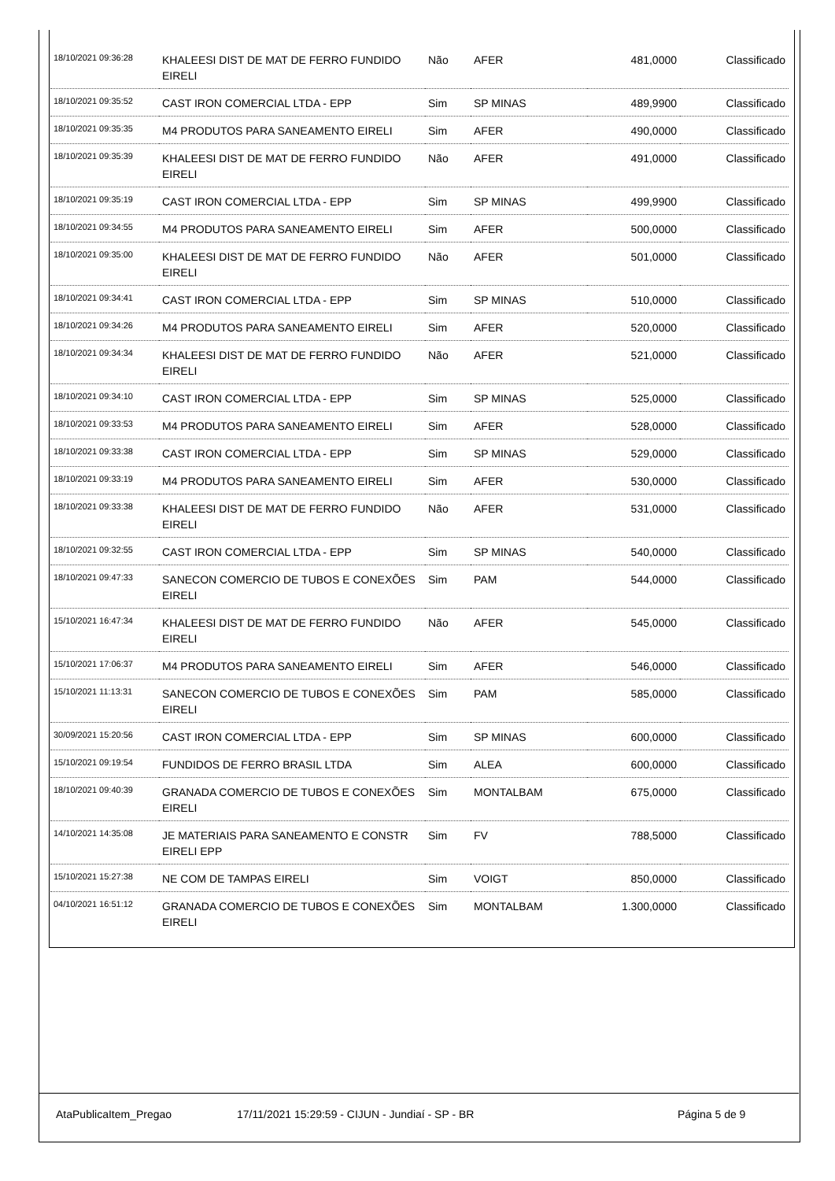| 18/10/2021 09:36:28 | KHALEESI DIST DE MAT DE FERRO FUNDIDO EIRELI | Não | AFER | 481,0000 | Classificado |
| 18/10/2021 09:35:52 | CAST IRON COMERCIAL LTDA - EPP | Sim | SP MINAS | 489,9900 | Classificado |
| 18/10/2021 09:35:35 | M4 PRODUTOS PARA SANEAMENTO EIRELI | Sim | AFER | 490,0000 | Classificado |
| 18/10/2021 09:35:39 | KHALEESI DIST DE MAT DE FERRO FUNDIDO EIRELI | Não | AFER | 491,0000 | Classificado |
| 18/10/2021 09:35:19 | CAST IRON COMERCIAL LTDA - EPP | Sim | SP MINAS | 499,9900 | Classificado |
| 18/10/2021 09:34:55 | M4 PRODUTOS PARA SANEAMENTO EIRELI | Sim | AFER | 500,0000 | Classificado |
| 18/10/2021 09:35:00 | KHALEESI DIST DE MAT DE FERRO FUNDIDO EIRELI | Não | AFER | 501,0000 | Classificado |
| 18/10/2021 09:34:41 | CAST IRON COMERCIAL LTDA - EPP | Sim | SP MINAS | 510,0000 | Classificado |
| 18/10/2021 09:34:26 | M4 PRODUTOS PARA SANEAMENTO EIRELI | Sim | AFER | 520,0000 | Classificado |
| 18/10/2021 09:34:34 | KHALEESI DIST DE MAT DE FERRO FUNDIDO EIRELI | Não | AFER | 521,0000 | Classificado |
| 18/10/2021 09:34:10 | CAST IRON COMERCIAL LTDA - EPP | Sim | SP MINAS | 525,0000 | Classificado |
| 18/10/2021 09:33:53 | M4 PRODUTOS PARA SANEAMENTO EIRELI | Sim | AFER | 528,0000 | Classificado |
| 18/10/2021 09:33:38 | CAST IRON COMERCIAL LTDA - EPP | Sim | SP MINAS | 529,0000 | Classificado |
| 18/10/2021 09:33:19 | M4 PRODUTOS PARA SANEAMENTO EIRELI | Sim | AFER | 530,0000 | Classificado |
| 18/10/2021 09:33:38 | KHALEESI DIST DE MAT DE FERRO FUNDIDO EIRELI | Não | AFER | 531,0000 | Classificado |
| 18/10/2021 09:32:55 | CAST IRON COMERCIAL LTDA - EPP | Sim | SP MINAS | 540,0000 | Classificado |
| 18/10/2021 09:47:33 | SANECON COMERCIO DE TUBOS E CONEXÕES EIRELI | Sim | PAM | 544,0000 | Classificado |
| 15/10/2021 16:47:34 | KHALEESI DIST DE MAT DE FERRO FUNDIDO EIRELI | Não | AFER | 545,0000 | Classificado |
| 15/10/2021 17:06:37 | M4 PRODUTOS PARA SANEAMENTO EIRELI | Sim | AFER | 546,0000 | Classificado |
| 15/10/2021 11:13:31 | SANECON COMERCIO DE TUBOS E CONEXÕES EIRELI | Sim | PAM | 585,0000 | Classificado |
| 30/09/2021 15:20:56 | CAST IRON COMERCIAL LTDA - EPP | Sim | SP MINAS | 600,0000 | Classificado |
| 15/10/2021 09:19:54 | FUNDIDOS DE FERRO BRASIL LTDA | Sim | ALEA | 600,0000 | Classificado |
| 18/10/2021 09:40:39 | GRANADA COMERCIO DE TUBOS E CONEXÕES EIRELI | Sim | MONTALBAM | 675,0000 | Classificado |
| 14/10/2021 14:35:08 | JE MATERIAIS PARA SANEAMENTO E CONSTR EIRELI EPP | Sim | FV | 788,5000 | Classificado |
| 15/10/2021 15:27:38 | NE COM DE TAMPAS EIRELI | Sim | VOIGT | 850,0000 | Classificado |
| 04/10/2021 16:51:12 | GRANADA COMERCIO DE TUBOS E CONEXÕES EIRELI | Sim | MONTALBAM | 1.300,0000 | Classificado |
AtaPublicaItem_Pregao 17/11/2021 15:29:59 - CIJUN - Jundiaí - SP - BR Página 5 de 9